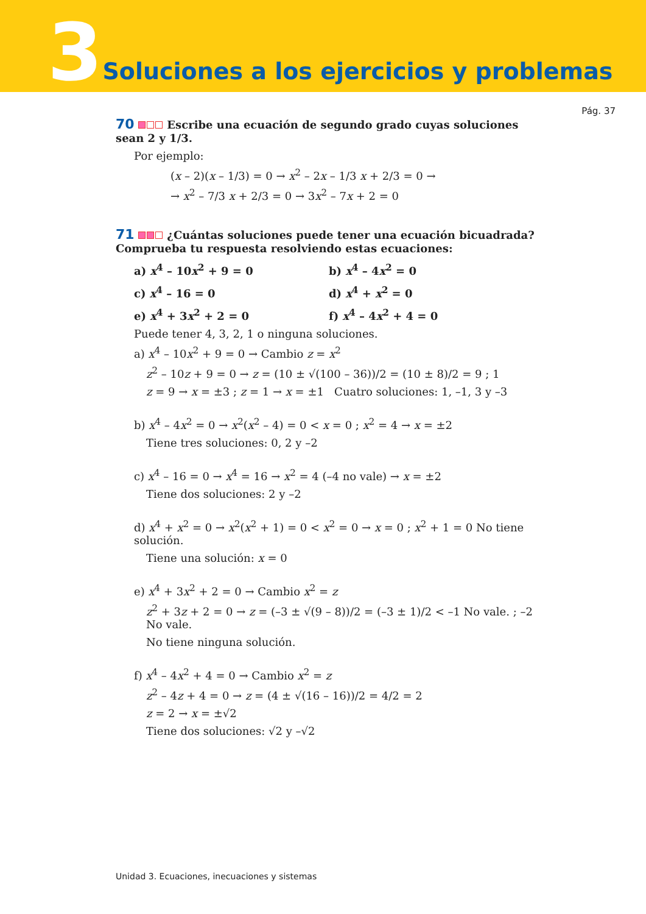3 Soluciones a los ejercicios y problemas
Pág. 37
70 Escribe una ecuación de segundo grado cuyas soluciones sean 2 y 1/3.
Por ejemplo:
(x – 2)(x – 1/3) = 0 → x<sup>2</sup> – 2x – 1/3 x + 2/3 = 0 →
→ x<sup>2</sup> – 7/3 x + 2/3 = 0 → 3x<sup>2</sup> – 7x + 2 = 0
71 ¿Cuántas soluciones puede tener una ecuación bicuadrada? Comprueba tu respuesta resolviendo estas ecuaciones:
a) x<sup>4</sup> – 10x<sup>2</sup> + 9 = 0
b) x<sup>4</sup> – 4x<sup>2</sup> = 0
c) x<sup>4</sup> – 16 = 0
d) x<sup>4</sup> + x<sup>2</sup> = 0
e) x<sup>4</sup> + 3x<sup>2</sup> + 2 = 0
f) x<sup>4</sup> – 4x<sup>2</sup> + 4 = 0
Puede tener 4, 3, 2, 1 o ninguna soluciones.
a) x<sup>4</sup> – 10x<sup>2</sup> + 9 = 0 → Cambio z = x<sup>2</sup>
z<sup>2</sup> – 10z + 9 = 0 → z = (10 ± √(100 – 36))/2 = (10 ± 8)/2 = 9 ; 1
z = 9 → x = ±3 ; z = 1 → x = ±1 Cuatro soluciones: 1, –1, 3 y –3
b) x<sup>4</sup> – 4x<sup>2</sup> = 0 → x<sup>2</sup>(x<sup>2</sup> – 4) = 0 < x = 0 ; x<sup>2</sup> = 4 → x = ±2
Tiene tres soluciones: 0, 2 y –2
c) x<sup>4</sup> – 16 = 0 → x<sup>4</sup> = 16 → x<sup>2</sup> = 4 (–4 no vale) → x = ±2
Tiene dos soluciones: 2 y –2
d) x<sup>4</sup> + x<sup>2</sup> = 0 → x<sup>2</sup>(x<sup>2</sup> + 1) = 0 < x<sup>2</sup> = 0 → x = 0 ; x<sup>2</sup> + 1 = 0 No tiene solución.
Tiene una solución: x = 0
e) x<sup>4</sup> + 3x<sup>2</sup> + 2 = 0 → Cambio x<sup>2</sup> = z
z<sup>2</sup> + 3z + 2 = 0 → z = (–3 ± √(9 – 8))/2 = (–3 ± 1)/2 < –1 No vale. ; –2 No vale.
No tiene ninguna solución.
f) x<sup>4</sup> – 4x<sup>2</sup> + 4 = 0 → Cambio x<sup>2</sup> = z
z<sup>2</sup> – 4z + 4 = 0 → z = (4 ± √(16 – 16))/2 = 4/2 = 2
z = 2 → x = ±√2
Tiene dos soluciones: √2 y –√2
Unidad 3. Ecuaciones, inecuaciones y sistemas